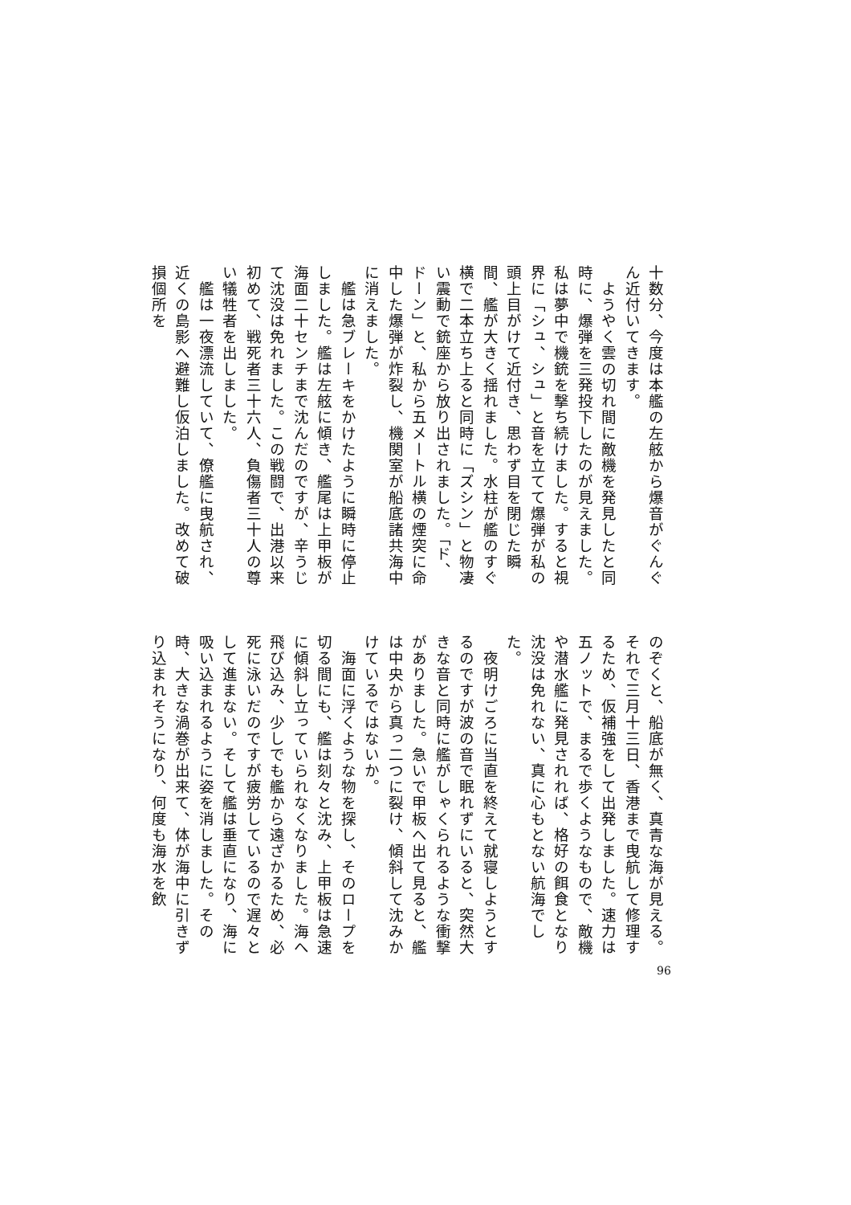十数分、今度は本艦の左舷から爆音がぐんぐん近付いてきます。
　ようやく雲の切れ間に敵機を発見したと同時に、爆弾を三発投下したのが見えました。私は夢中で機銃を撃ち続けました。すると視界に「シュ、シュ」と音を立てて爆弾が私の頭上目がけて近付き、思わず目を閉じた瞬間、艦が大きく揺れました。水柱が艦のすぐ横で二本立ち上ると同時に「ズシン」と物凄い震動で銃座から放り出されました。「ド、ドーン」と、私から五メートル横の煙突に命中した爆弾が炸裂し、機関室が船底諸共海中に消えました。
　艦は急ブレーキをかけたように瞬時に停止しました。艦は左舷に傾き、艦尾は上甲板が海面二十センチまで沈んだのですが、辛うじて沈没は免れました。この戦闘で、出港以来初めて、戦死者三十六人、負傷者三十人の尊い犠牲者を出しました。
　艦は一夜漂流していて、僚艦に曳航され、近くの島影へ避難し仮泊しました。改めて破損個所を
のぞくと、船底が無く、真青な海が見える。それで三月十三日、香港まで曳航して修理するため、仮補強をして出発しました。速力は五ノットで、まるで歩くようなもので、敵機や潜水艦に発見されれば、格好の餌食となり沈没は免れない、真に心もとない航海でした。
　夜明けごろに当直を終えて就寝しようとするのですが波の音で眠れずにいると、突然大きな音と同時に艦がしゃくられるような衝撃がありました。急いで甲板へ出て見ると、艦は中央から真っ二つに裂け、傾斜して沈みかけているではないか。
　海面に浮くような物を探し、そのロープを切る間にも、艦は刻々と沈み、上甲板は急速に傾斜し立っていられなくなりました。海へ飛び込み、少しでも艦から遠ざかるため、必死に泳いだのですが疲労しているので遅々として進まない。そして艦は垂直になり、海に吸い込まれるように姿を消しました。その時、大きな渦巻が出来て、体が海中に引きずり込まれそうになり、何度も海水を飲
96